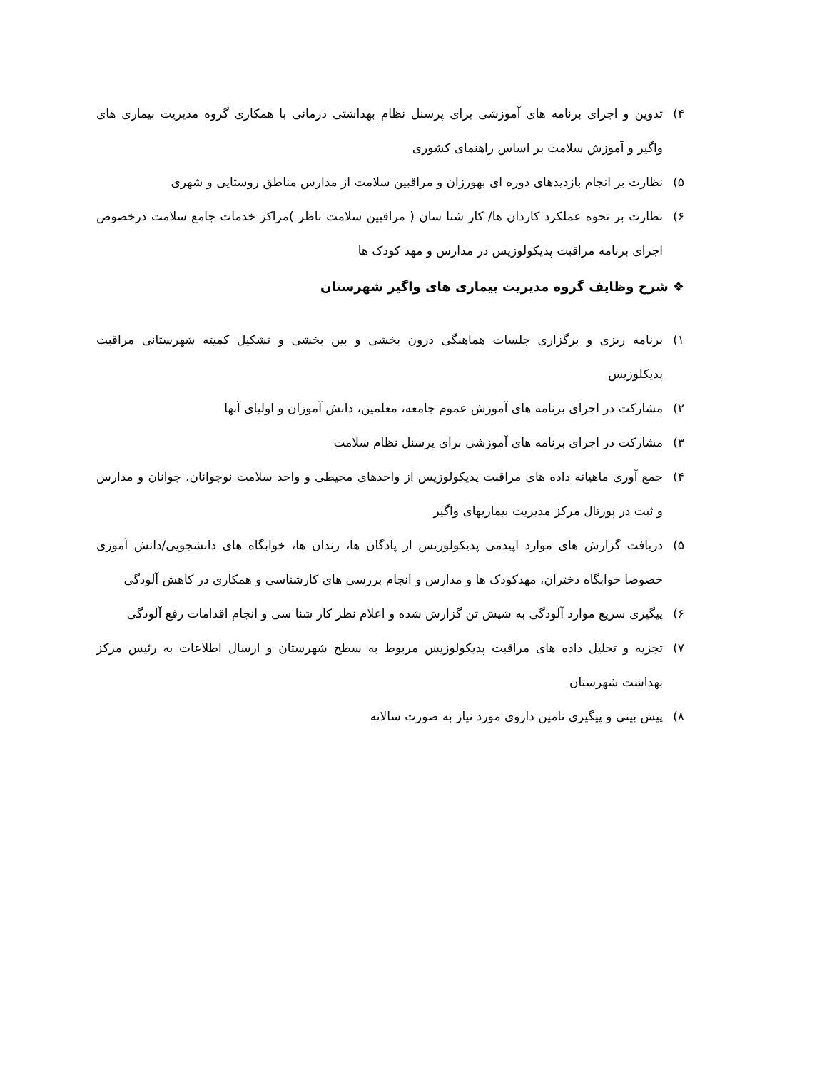۴) تدوین و اجرای برنامه های آموزشی برای پرسنل نظام بهداشتی درمانی با همکاری گروه مدیریت بیماری های واگیر و آموزش سلامت بر اساس راهنمای کشوری
۵) نظارت بر انجام بازدیدهای دوره ای بهورزان و مراقبین سلامت از مدارس مناطق روستایی و شهری
۶) نظارت بر نحوه عملکرد کاردان ها/ کار شنا سان ( مراقبین سلامت ناظر )مراکز خدمات جامع سلامت درخصوص اجرای برنامه مراقبت پدیکولوزیس در مدارس و مهد کودک ها
❖ شرح وظایف گروه مدیریت بیماری های واگیر شهرستان
۱) برنامه ریزی و برگزاری جلسات هماهنگی درون بخشی و بین بخشی و تشکیل کمیته شهرستانی مراقبت پدیکلوزیس
۲) مشارکت در اجرای برنامه های آموزش عموم جامعه، معلمین، دانش آموزان و اولیای آنها
۳) مشارکت در اجرای برنامه های آموزشی برای پرسنل نظام سلامت
۴) جمع آوری ماهیانه داده های مراقبت پدیکولوزیس از واحدهای محیطی و واحد سلامت نوجوانان، جوانان و مدارس و ثبت در پورتال مرکز مدیریت بیماریهای واگیر
۵) دریافت گزارش های موارد اپیدمی پدیکولوزیس از پادگان ها، زندان ها، خوابگاه های دانشجویی/دانش آموزی خصوصا خوابگاه دختران، مهدکودک ها و مدارس و انجام بررسی های کارشناسی و همکاری در کاهش آلودگی
۶) پیگیری سریع موارد آلودگی به شپش تن گزارش شده و اعلام نظر کار شنا سی و انجام اقدامات رفع آلودگی
۷) تجزیه و تحلیل داده های مراقبت پدیکولوزیس مربوط به سطح شهرستان و ارسال اطلاعات به رئیس مرکز بهداشت شهرستان
۸) پیش بینی و پیگیری تامین داروی مورد نیاز به صورت سالانه